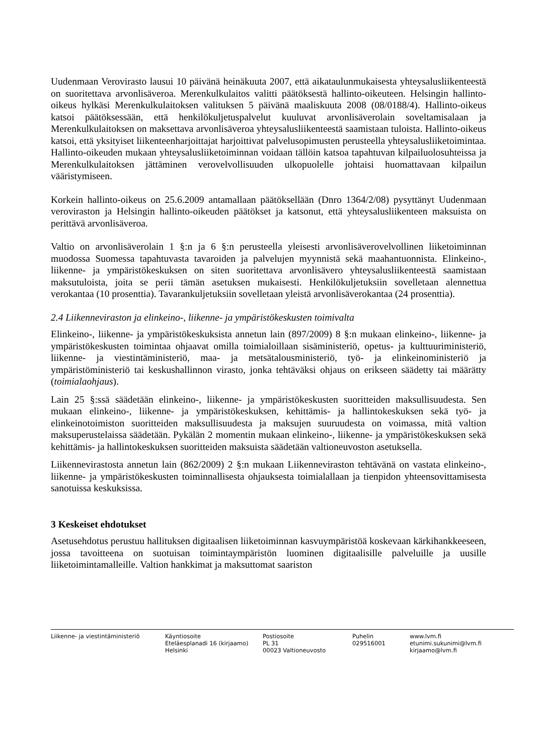Uudenmaan Verovirasto lausui 10 päivänä heinäkuuta 2007, että aikataulunmukaisesta yhteysalusliikenteestä on suoritettava arvonlisäveroa. Merenkulkulaitos valitti päätöksestä hallinto-oikeuteen. Helsingin hallinto-oikeus hylkäsi Merenkulkulaitoksen valituksen 5 päivänä maaliskuuta 2008 (08/0188/4). Hallinto-oikeus katsoi päätöksessään, että henkilökuljetuspalvelut kuuluvat arvonlisäverolain soveltamisalaan ja Merenkulkulaitoksen on maksettava arvonlisäveroa yhteysalusliikenteestä saamistaan tuloista. Hallinto-oikeus katsoi, että yksityiset liikenteenharjoittajat harjoittivat palvelusopimusten perusteella yhteysalusliiketoimintaa. Hallinto-oikeuden mukaan yhteysalusliiketoiminnan voidaan tällöin katsoa tapahtuvan kilpailuolosuhteissa ja Merenkulkulaitoksen jättäminen verovelvollisuuden ulkopuolelle johtaisi huomattavaan kilpailun vääristymiseen.
Korkein hallinto-oikeus on 25.6.2009 antamallaan päätöksellään (Dnro 1364/2/08) pysyttänyt Uudenmaan veroviraston ja Helsingin hallinto-oikeuden päätökset ja katsonut, että yhteysalusliikenteen maksuista on perittävä arvonlisäveroa.
Valtio on arvonlisäverolain 1 §:n ja 6 §:n perusteella yleisesti arvonlisäverovelvollinen liiketoiminnan muodossa Suomessa tapahtuvasta tavaroiden ja palvelujen myynnistä sekä maahantuonnista. Elinkeino-, liikenne- ja ympäristökeskuksen on siten suoritettava arvonlisävero yhteysalusliikenteestä saamistaan maksutuloista, joita se perii tämän asetuksen mukaisesti. Henkilökuljetuksiin sovelletaan alennettua verokantaa (10 prosenttia). Tavarankuljetuksiin sovelletaan yleistä arvonlisäverokantaa (24 prosenttia).
2.4 Liikenneviraston ja elinkeino-, liikenne- ja ympäristökeskusten toimivalta
Elinkeino-, liikenne- ja ympäristökeskuksista annetun lain (897/2009) 8 §:n mukaan elinkeino-, liikenne- ja ympäristökeskusten toimintaa ohjaavat omilla toimialoillaan sisäministeriö, opetus- ja kulttuuriministeriö, liikenne- ja viestintäministeriö, maa- ja metsätalousministeriö, työ- ja elinkeinoministeriö ja ympäristöministeriö tai keskushallinnon virasto, jonka tehtäväksi ohjaus on erikseen säädetty tai määrätty (toimialaohjaus).
Lain 25 §:ssä säädetään elinkeino-, liikenne- ja ympäristökeskusten suoritteiden maksullisuudesta. Sen mukaan elinkeino-, liikenne- ja ympäristökeskuksen, kehittämis- ja hallintokeskuksen sekä työ- ja elinkeinotoimiston suoritteiden maksullisuudesta ja maksujen suuruudesta on voimassa, mitä valtion maksuperustelaissa säädetään. Pykälän 2 momentin mukaan elinkeino-, liikenne- ja ympäristökeskuksen sekä kehittämis- ja hallintokeskuksen suoritteiden maksuista säädetään valtioneuvoston asetuksella.
Liikennevirastosta annetun lain (862/2009) 2 §:n mukaan Liikenneviraston tehtävänä on vastata elinkeino-, liikenne- ja ympäristökeskusten toiminnallisesta ohjauksesta toimialallaan ja tienpidon yhteensovittamisesta sanotuissa keskuksissa.
3 Keskeiset ehdotukset
Asetusehdotus perustuu hallituksen digitaalisen liiketoiminnan kasvuympäristöä koskevaan kärkihankkeeseen, jossa tavoitteena on suotuisan toimintaympäristön luominen digitaalisille palveluille ja uusille liiketoimintamalleille. Valtion hankkimat ja maksuttomat saariston
Liikenne- ja viestintäministeriö Käyntiosoite
Eteläesplanadi 16 (kirjaamo)
Helsinki
Postiosoite
PL 31
00023 Valtioneuvosto
Puhelin
029516001
www.lvm.fi
etunimi.sukunimi@lvm.fi
kirjaamo@lvm.fi